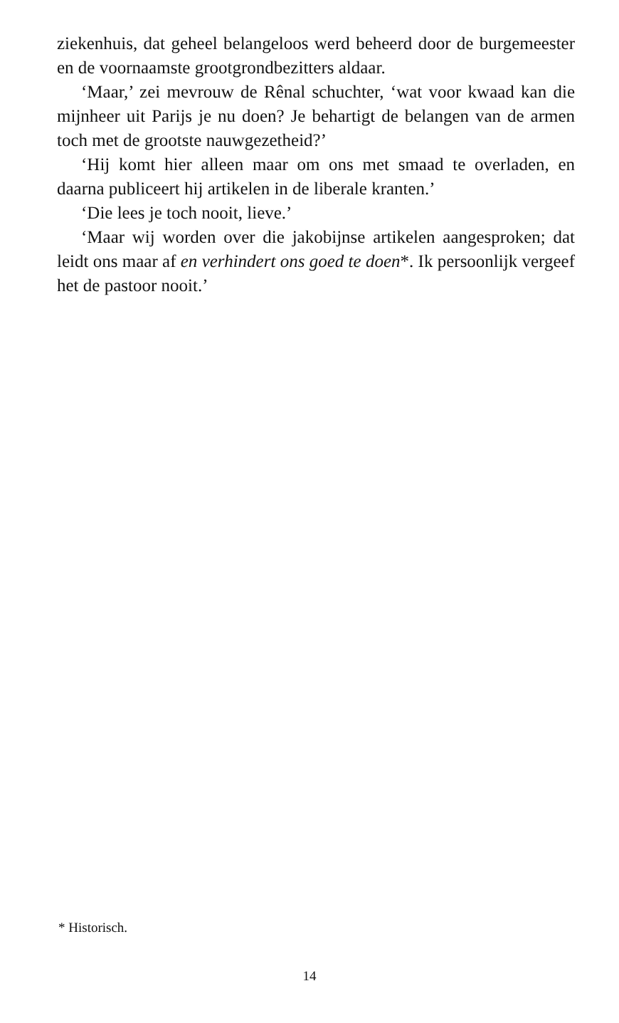ziekenhuis, dat geheel belangeloos werd beheerd door de burgemeester en de voornaamste grootgrondbezitters aldaar.
‘Maar,’ zei mevrouw de Rênal schuchter, ‘wat voor kwaad kan die mijnheer uit Parijs je nu doen? Je behartigt de belangen van de armen toch met de grootste nauwgezetheid?’
‘Hij komt hier alleen maar om ons met smaad te overladen, en daarna publiceert hij artikelen in de liberale kranten.’
‘Die lees je toch nooit, lieve.’
‘Maar wij worden over die jakobijnse artikelen aangesproken; dat leidt ons maar af en verhindert ons goed te doen*. Ik persoonlijk vergeef het de pastoor nooit.’
* Historisch.
14